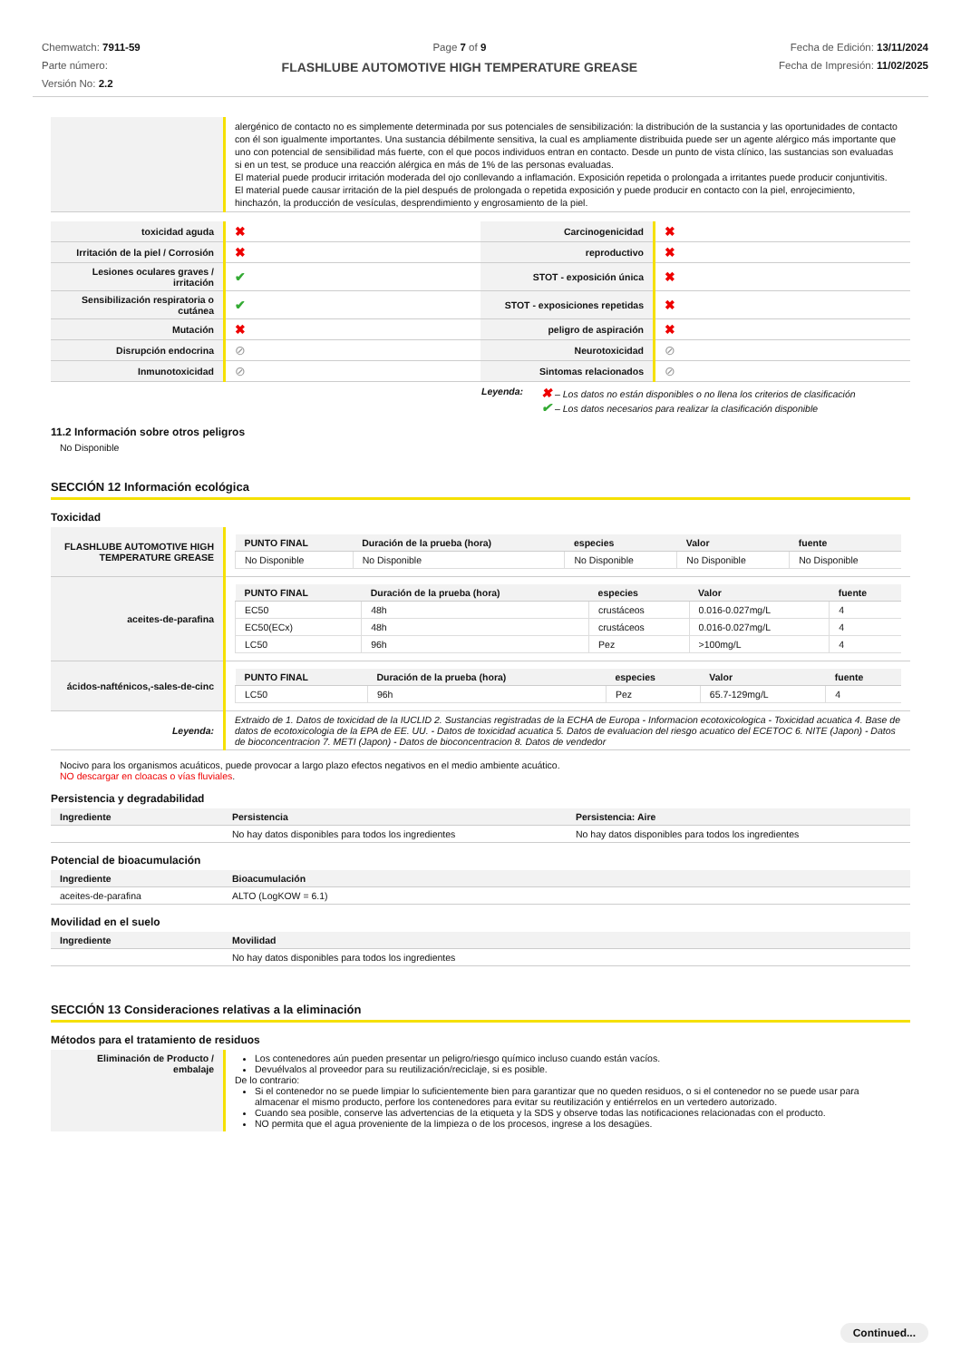Chemwatch: 7911-59
Parte número:
Versión No: 2.2
Page 7 of 9
FLASHLUBE AUTOMOTIVE HIGH TEMPERATURE GREASE
Fecha de Edición: 13/11/2024
Fecha de Impresión: 11/02/2025
| | alergénico de contacto no es simplemente determinada por sus potenciales de sensibilización: la distribución de la sustancia y las oportunidades de contacto con él son igualmente importantes. Una sustancia débilmente sensitiva, la cual es ampliamente distribuida puede ser un agente alérgico más importante que uno con potencial de sensibilidad más fuerte, con el que pocos individuos entran en contacto. Desde un punto de vista clínico, las sustancias son evaluadas si en un test, se produce una reacción alérgica en más de 1% de las personas evaluadas. El material puede producir irritación moderada del ojo conllevando a inflamación. Exposición repetida o prolongada a irritantes puede producir conjuntivitis. El material puede causar irritación de la piel después de prolongada o repetida exposición y puede producir en contacto con la piel, enrojecimiento, hinchazón, la producción de vesículas, desprendimiento y engrosamiento de la piel. |
| toxicidad aguda | ✖ | Carcinogenicidad | ✖ |
| Irritación de la piel / Corrosión | ✖ | reproductivo | ✖ |
| Lesiones oculares graves / irritación | ✔ | STOT - exposición única | ✖ |
| Sensibilización respiratoria o cutánea | ✔ | STOT - exposiciones repetidas | ✖ |
| Mutación | ✖ | peligro de aspiración | ✖ |
| Disrupción endocrina | ⊘ | Neurotoxicidad | ⊘ |
| Inmunotoxicidad | ⊘ | Sintomas relacionados | ⊘ |
Leyenda:
✖ – Los datos no están disponibles o no llena los criterios de clasificación
✔ – Los datos necesarios para realizar la clasificación disponible
11.2 Información sobre otros peligros
No Disponible
SECCIÓN 12 Información ecológica
Toxicidad
| FLASHLUBE AUTOMOTIVE HIGH TEMPERATURE GREASE | / PUNTO FINAL / Duración de la prueba (hora) / especies / Valor / fuente / / --- / --- / --- / --- / --- / / No Disponible / No Disponible / No Disponible / No Disponible / No Disponible / |
| aceites-de-parafina | / PUNTO FINAL / Duración de la prueba (hora) / especies / Valor / fuente / / --- / --- / --- / --- / --- / / EC50 / 48h / crustáceos / 0.016-0.027mg/L / 4 / / EC50(ECx) / 48h / crustáceos / 0.016-0.027mg/L / 4 / / LC50 / 96h / Pez / >100mg/L / 4 / |
| ácidos-nafténicos,-sales-de-cinc | / PUNTO FINAL / Duración de la prueba (hora) / especies / Valor / fuente / / --- / --- / --- / --- / --- / / LC50 / 96h / Pez / 65.7-129mg/L / 4 / |
| Leyenda: | Extraido de 1. Datos de toxicidad de la IUCLID 2. Sustancias registradas de la ECHA de Europa - Informacion ecotoxicologica - Toxicidad acuatica 4. Base de datos de ecotoxicologia de la EPA de EE. UU. - Datos de toxicidad acuatica 5. Datos de evaluacion del riesgo acuatico del ECETOC 6. NITE (Japon) - Datos de bioconcentracion 7. METI (Japon) - Datos de bioconcentracion 8. Datos de vendedor |
Nocivo para los organismos acuáticos, puede provocar a largo plazo efectos negativos en el medio ambiente acuático.
NO descargar en cloacas o vías fluviales.
Persistencia y degradabilidad
| Ingrediente | Persistencia | Persistencia: Aire |
| --- | --- | --- |
| | No hay datos disponibles para todos los ingredientes | No hay datos disponibles para todos los ingredientes |
Potencial de bioacumulación
| Ingrediente | Bioacumulación |
| --- | --- |
| aceites-de-parafina | ALTO (LogKOW = 6.1) |
Movilidad en el suelo
| Ingrediente | Movilidad |
| --- | --- |
| | No hay datos disponibles para todos los ingredientes |
SECCIÓN 13 Consideraciones relativas a la eliminación
Métodos para el tratamiento de residuos
| Eliminación de Producto / embalaje | Los contenedores aún pueden presentar un peligro/riesgo químico incluso cuando están vacíos. Devuélvalos al proveedor para su reutilización/reciclaje, si es posible. De lo contrario: Si el contenedor no se puede limpiar lo suficientemente bien para garantizar que no queden residuos, o si el contenedor no se puede usar para almacenar el mismo producto, perfore los contenedores para evitar su reutilización y entiérrelos en un vertedero autorizado. Cuando sea posible, conserve las advertencias de la etiqueta y la SDS y observe todas las notificaciones relacionadas con el producto. NO permita que el agua proveniente de la limpieza o de los procesos, ingrese a los desagües. |
Continued...